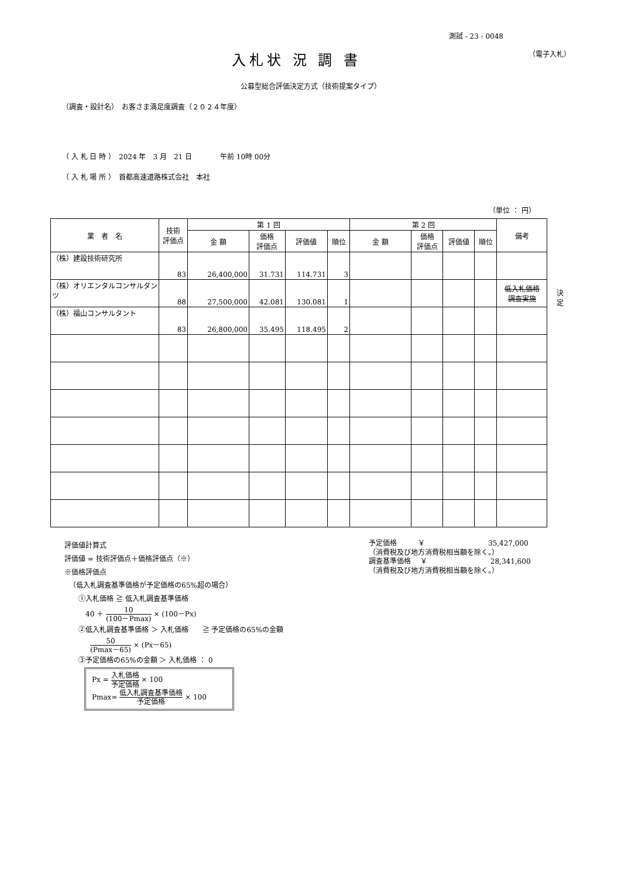測試 - 23 - 0048
入札状 況 調 書
（電子入札）
公募型総合評価決定方式（技術提案タイプ）
（調査・設計名）　お客さま満足度調査（２０２４年度）
（ 入 札 日 時 ）　2024 年　3 月　21 日　　　　午前 10時 00分
（ 入 札 場 所 ）　首都高速道路株式会社　本社
（単位 ： 円）
| 業 者 名 | 技術 評価点 | 第 1 回 | | | | 第 2 回 | | | | 備考 |
| --- | --- | --- | --- | --- | --- | --- | --- | --- | --- | --- |
| | | 金 額 | 価格 評価点 | 評価値 | 順位 | 金 額 | 価格 評価点 | 評価値 | 順位 | |
| （株）建設技術研究所 | 83 | 26,400,000 | 31.731 | 114.731 | 3 | | | | | |
| （株）オリエンタルコンサルタンツ | 88 | 27,500,000 | 42.081 | 130.081 | 1 | | | | | 低入札価格 調査実施 |
| （株）福山コンサルタント | 83 | 26,800,000 | 35.495 | 118.495 | 2 | | | | | |
決定
評価値計算式
評価値 = 技術評価点＋価格評価点（※）
※価格評価点
（低入札調査基準価格が予定価格の65%超の場合）
①入札価格 ≧ 低入札調査基準価格
40 ＋ 10 (100－Pmax) × (100－Px)
②低入札調査基準価格 ＞ 入札価格　　≧ 予定価格の65%の金額
50 (Pmax－65) × (Px－65)
③予定価格の65%の金額 ＞ 入札価格 ： 0
Px = 入札価格 予定価格 × 100
Pmax= 低入札調査基準価格 予定価格 × 100
予定価格　　　￥　　　　　　　　　35,427,000
（消費税及び地方消費税相当額を除く。）
調査基準価格　 ￥　　　　　　　　　28,341,600
（消費税及び地方消費税相当額を除く。）